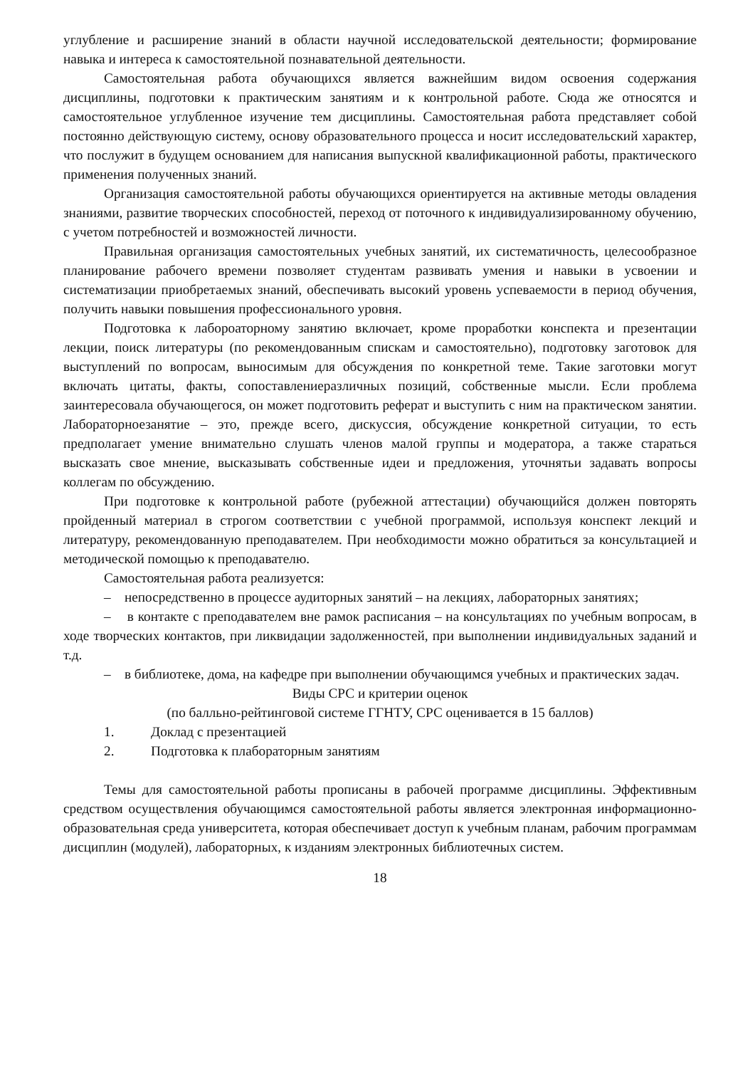углубление и расширение знаний в области научной исследовательской деятельности; формирование навыка и интереса к самостоятельной познавательной деятельности.
Самостоятельная работа обучающихся является важнейшим видом освоения содержания дисциплины, подготовки к практическим занятиям и к контрольной работе. Сюда же относятся и самостоятельное углубленное изучение тем дисциплины. Самостоятельная работа представляет собой постоянно действующую систему, основу образовательного процесса и носит исследовательский характер, что послужит в будущем основанием для написания выпускной квалификационной работы, практического применения полученных знаний.
Организация самостоятельной работы обучающихся ориентируется на активные методы овладения знаниями, развитие творческих способностей, переход от поточного к индивидуализированному обучению, с учетом потребностей и возможностей личности.
Правильная организация самостоятельных учебных занятий, их систематичность, целесообразное планирование рабочего времени позволяет студентам развивать умения и навыки в усвоении и систематизации приобретаемых знаний, обеспечивать высокий уровень успеваемости в период обучения, получить навыки повышения профессионального уровня.
Подготовка к лабороаторному занятию включает, кроме проработки конспекта и презентации лекции, поиск литературы (по рекомендованным спискам и самостоятельно), подготовку заготовок для выступлений по вопросам, выносимым для обсуждения по конкретной теме. Такие заготовки могут включать цитаты, факты, сопоставлениеразличных позиций, собственные мысли. Если проблема заинтересовала обучающегося, он может подготовить реферат и выступить с ним на практическом занятии. Лабораторноезанятие – это, прежде всего, дискуссия, обсуждение конкретной ситуации, то есть предполагает умение внимательно слушать членов малой группы и модератора, а также стараться высказать свое мнение, высказывать собственные идеи и предложения, уточнятьи задавать вопросы коллегам по обсуждению.
При подготовке к контрольной работе (рубежной аттестации) обучающийся должен повторять пройденный материал в строгом соответствии с учебной программой, используя конспект лекций и литературу, рекомендованную преподавателем. При необходимости можно обратиться за консультацией и методической помощью к преподавателю.
Самостоятельная работа реализуется:
– непосредственно в процессе аудиторных занятий – на лекциях, лабораторных занятиях;
– в контакте с преподавателем вне рамок расписания – на консультациях по учебным вопросам, в ходе творческих контактов, при ликвидации задолженностей, при выполнении индивидуальных заданий и т.д.
– в библиотеке, дома, на кафедре при выполнении обучающимся учебных и практических задач.
Виды СРС и критерии оценок
(по балльно-рейтинговой системе ГГНТУ, СРС оценивается в 15 баллов)
1. Доклад с презентацией
2. Подготовка к плабораторным занятиям
Темы для самостоятельной работы прописаны в рабочей программе дисциплины. Эффективным средством осуществления обучающимся самостоятельной работы является электронная информационно-образовательная среда университета, которая обеспечивает доступ к учебным планам, рабочим программам дисциплин (модулей), лабораторных, к изданиям электронных библиотечных систем.
18